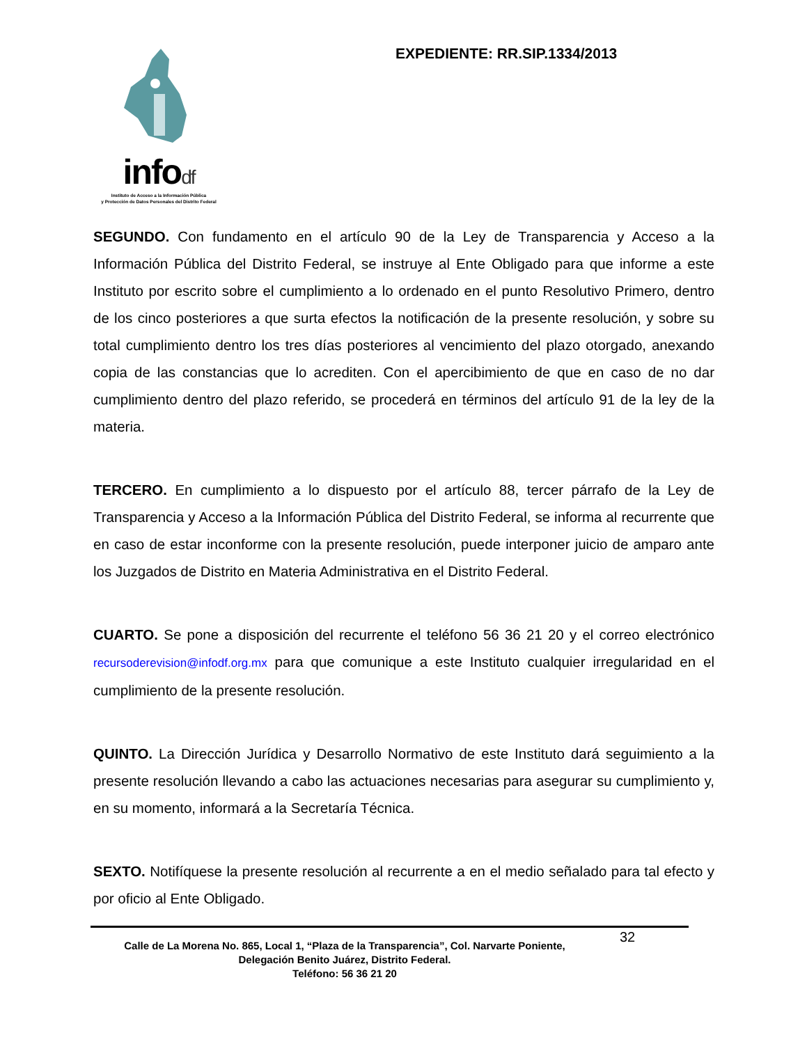infodf
Instituto de Acceso a la Información Pública
y Protección de Datos Personales del Distrito Federal
EXPEDIENTE: RR.SIP.1334/2013
SEGUNDO. Con fundamento en el artículo 90 de la Ley de Transparencia y Acceso a la Información Pública del Distrito Federal, se instruye al Ente Obligado para que informe a este Instituto por escrito sobre el cumplimiento a lo ordenado en el punto Resolutivo Primero, dentro de los cinco posteriores a que surta efectos la notificación de la presente resolución, y sobre su total cumplimiento dentro los tres días posteriores al vencimiento del plazo otorgado, anexando copia de las constancias que lo acrediten. Con el apercibimiento de que en caso de no dar cumplimiento dentro del plazo referido, se procederá en términos del artículo 91 de la ley de la materia.
TERCERO. En cumplimiento a lo dispuesto por el artículo 88, tercer párrafo de la Ley de Transparencia y Acceso a la Información Pública del Distrito Federal, se informa al recurrente que en caso de estar inconforme con la presente resolución, puede interponer juicio de amparo ante los Juzgados de Distrito en Materia Administrativa en el Distrito Federal.
CUARTO. Se pone a disposición del recurrente el teléfono 56 36 21 20 y el correo electrónico recursoderevision@infodf.org.mx para que comunique a este Instituto cualquier irregularidad en el cumplimiento de la presente resolución.
QUINTO. La Dirección Jurídica y Desarrollo Normativo de este Instituto dará seguimiento a la presente resolución llevando a cabo las actuaciones necesarias para asegurar su cumplimiento y, en su momento, informará a la Secretaría Técnica.
SEXTO. Notifíquese la presente resolución al recurrente a en el medio señalado para tal efecto y por oficio al Ente Obligado.
Calle de La Morena No. 865, Local 1, “Plaza de la Transparencia”, Col. Narvarte Poniente,
Delegación Benito Juárez, Distrito Federal.
Teléfono: 56 36 21 20
32